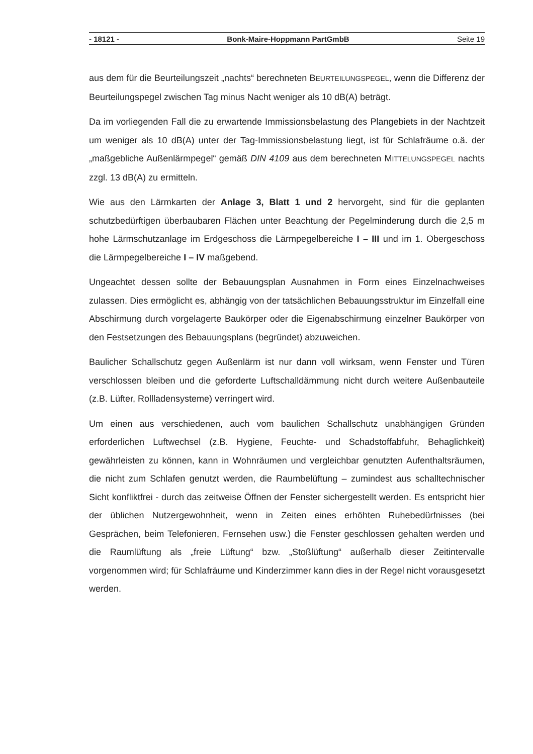- 18121 - Bonk-Maire-Hoppmann PartGmbB Seite 19
aus dem für die Beurteilungszeit „nachts“ berechneten BEURTEILUNGSPEGEL, wenn die Differenz der Beurteilungspegel zwischen Tag minus Nacht weniger als 10 dB(A) beträgt.
Da im vorliegenden Fall die zu erwartende Immissionsbelastung des Plangebiets in der Nachtzeit um weniger als 10 dB(A) unter der Tag-Immissionsbelastung liegt, ist für Schlafräume o.ä. der „maßgebliche Außenlärmpegel“ gemäß DIN 4109 aus dem berechneten MITTELUNGSPEGEL nachts zzgl. 13 dB(A) zu ermitteln.
Wie aus den Lärmkarten der Anlage 3, Blatt 1 und 2 hervorgeht, sind für die geplanten schutzbedürftigen überbaubaren Flächen unter Beachtung der Pegelminderung durch die 2,5 m hohe Lärmschutzanlage im Erdgeschoss die Lärmpegelbereiche I – III und im 1. Obergeschoss die Lärmpegelbereiche I – IV maßgebend.
Ungeachtet dessen sollte der Bebauungsplan Ausnahmen in Form eines Einzelnachweises zulassen. Dies ermöglicht es, abhängig von der tatsächlichen Bebauungsstruktur im Einzelfall eine Abschirmung durch vorgelagerte Baukörper oder die Eigenabschirmung einzelner Baukörper von den Festsetzungen des Bebauungsplans (begründet) abzuweichen.
Baulicher Schallschutz gegen Außenlärm ist nur dann voll wirksam, wenn Fenster und Türen verschlossen bleiben und die geforderte Luftschalldämmung nicht durch weitere Außenbauteile (z.B. Lüfter, Rollladensysteme) verringert wird.
Um einen aus verschiedenen, auch vom baulichen Schallschutz unabhängigen Gründen erforderlichen Luftwechsel (z.B. Hygiene, Feuchte- und Schadstoffabfuhr, Behaglichkeit) gewährleisten zu können, kann in Wohnräumen und vergleichbar genutzten Aufenthaltsräumen, die nicht zum Schlafen genutzt werden, die Raumbelüftung – zumindest aus schalltechnischer Sicht konfliktfrei - durch das zeitweise Öffnen der Fenster sichergestellt werden. Es entspricht hier der üblichen Nutzergewohnheit, wenn in Zeiten eines erhöhten Ruhebedürfnisses (bei Gesprächen, beim Telefonieren, Fernsehen usw.) die Fenster geschlossen gehalten werden und die Raumlüftung als „freie Lüftung“ bzw. „Stoßlüftung“ außerhalb dieser Zeitintervalle vorgenommen wird; für Schlafräume und Kinderzimmer kann dies in der Regel nicht vorausgesetzt werden.